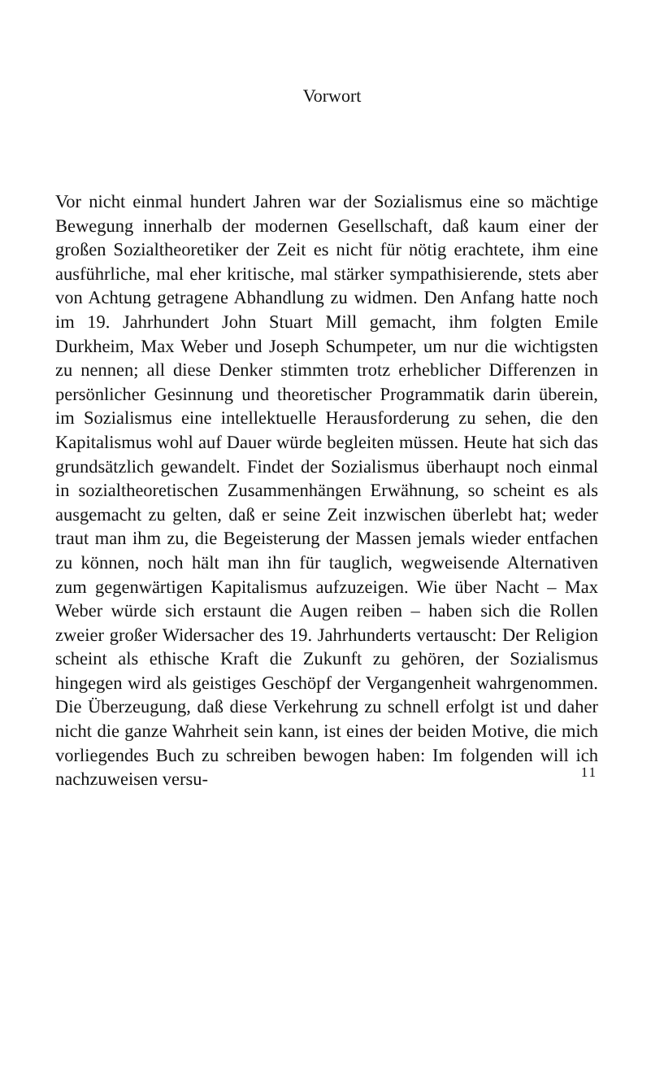Vorwort
Vor nicht einmal hundert Jahren war der Sozialismus eine so mächtige Bewegung innerhalb der modernen Gesellschaft, daß kaum einer der großen Sozialtheoretiker der Zeit es nicht für nötig erachtete, ihm eine ausführliche, mal eher kritische, mal stärker sympathisierende, stets aber von Achtung getragene Abhandlung zu widmen. Den Anfang hatte noch im 19. Jahrhundert John Stuart Mill gemacht, ihm folgten Emile Durkheim, Max Weber und Joseph Schumpeter, um nur die wichtigsten zu nennen; all diese Denker stimmten trotz erheblicher Differenzen in persönlicher Gesinnung und theoretischer Programmatik darin überein, im Sozialismus eine intellektuelle Herausforderung zu sehen, die den Kapitalismus wohl auf Dauer würde begleiten müssen. Heute hat sich das grundsätzlich gewandelt. Findet der Sozialismus überhaupt noch einmal in sozialtheoretischen Zusammenhängen Erwähnung, so scheint es als ausgemacht zu gelten, daß er seine Zeit inzwischen überlebt hat; weder traut man ihm zu, die Begeisterung der Massen jemals wieder entfachen zu können, noch hält man ihn für tauglich, wegweisende Alternativen zum gegenwärtigen Kapitalismus aufzuzeigen. Wie über Nacht – Max Weber würde sich erstaunt die Augen reiben – haben sich die Rollen zweier großer Widersacher des 19. Jahrhunderts vertauscht: Der Religion scheint als ethische Kraft die Zukunft zu gehören, der Sozialismus hingegen wird als geistiges Geschöpf der Vergangenheit wahrgenommen. Die Überzeugung, daß diese Verkehrung zu schnell erfolgt ist und daher nicht die ganze Wahrheit sein kann, ist eines der beiden Motive, die mich vorliegendes Buch zu schreiben bewogen haben: Im folgenden will ich nachzuweisen versu-
11